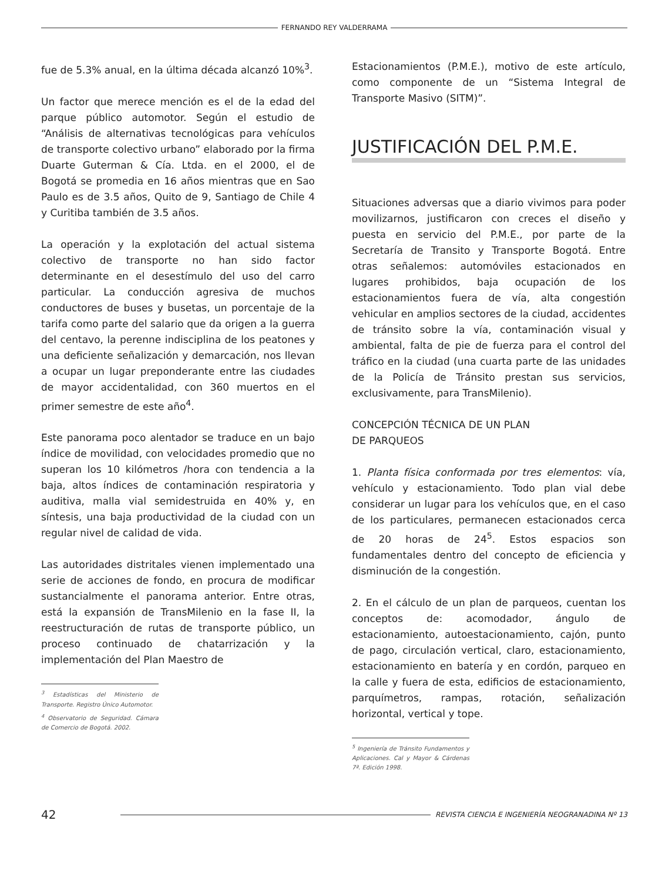FERNANDO REY VALDERRAMA
fue de 5.3% anual, en la última década alcanzó 10%<sup>3</sup>.
Un factor que merece mención es el de la edad del parque público automotor. Según el estudio de “Análisis de alternativas tecnológicas para vehículos de transporte colectivo urbano” elaborado por la firma Duarte Guterman & Cía. Ltda. en el 2000, el de Bogotá se promedia en 16 años mientras que en Sao Paulo es de 3.5 años, Quito de 9, Santiago de Chile 4 y Curitiba también de 3.5 años.
La operación y la explotación del actual sistema colectivo de transporte no han sido factor determinante en el desestímulo del uso del carro particular. La conducción agresiva de muchos conductores de buses y busetas, un porcentaje de la tarifa como parte del salario que da origen a la guerra del centavo, la perenne indisciplina de los peatones y una deficiente señalización y demarcación, nos llevan a ocupar un lugar preponderante entre las ciudades de mayor accidentalidad, con 360 muertos en el primer semestre de este año<sup>4</sup>.
Este panorama poco alentador se traduce en un bajo índice de movilidad, con velocidades promedio que no superan los 10 kilómetros /hora con tendencia a la baja, altos índices de contaminación respiratoria y auditiva, malla vial semidestruida en 40% y, en síntesis, una baja productividad de la ciudad con un regular nivel de calidad de vida.
Las autoridades distritales vienen implementado una serie de acciones de fondo, en procura de modificar sustancialmente el panorama anterior. Entre otras, está la expansión de TransMilenio en la fase II, la reestructuración de rutas de transporte público, un proceso continuado de chatarrización y la implementación del Plan Maestro de
<sup>3</sup> Estadísticas del Ministerio de Transporte. Registro Único Automotor.
<sup>4</sup> Observatorio de Seguridad. Cámara de Comercio de Bogotá. 2002.
Estacionamientos (P.M.E.), motivo de este artículo, como componente de un “Sistema Integral de Transporte Masivo (SITM)”.
JUSTIFICACIÓN DEL P.M.E.
Situaciones adversas que a diario vivimos para poder movilizarnos, justificaron con creces el diseño y puesta en servicio del P.M.E., por parte de la Secretaría de Transito y Transporte Bogotá. Entre otras señalemos: automóviles estacionados en lugares prohibidos, baja ocupación de los estacionamientos fuera de vía, alta congestión vehicular en amplios sectores de la ciudad, accidentes de tránsito sobre la vía, contaminación visual y ambiental, falta de pie de fuerza para el control del tráfico en la ciudad (una cuarta parte de las unidades de la Policía de Tránsito prestan sus servicios, exclusivamente, para TransMilenio).
CONCEPCIÓN TÉCNICA DE UN PLAN
DE PARQUEOS
1. Planta física conformada por tres elementos: vía, vehículo y estacionamiento. Todo plan vial debe considerar un lugar para los vehículos que, en el caso de los particulares, permanecen estacionados cerca de 20 horas de 24<sup>5</sup>. Estos espacios son fundamentales dentro del concepto de eficiencia y disminución de la congestión.
2. En el cálculo de un plan de parqueos, cuentan los conceptos de: acomodador, ángulo de estacionamiento, autoestacionamiento, cajón, punto de pago, circulación vertical, claro, estacionamiento, estacionamiento en batería y en cordón, parqueo en la calle y fuera de esta, edificios de estacionamiento, parquímetros, rampas, rotación, señalización horizontal, vertical y tope.
<sup>5</sup> Ingeniería de Tránsito Fundamentos y Aplicaciones. Cal y Mayor & Cárdenas 7ª. Edición 1998.
42
REVISTA CIENCIA E INGENIERÍA NEOGRANADINA Nº 13